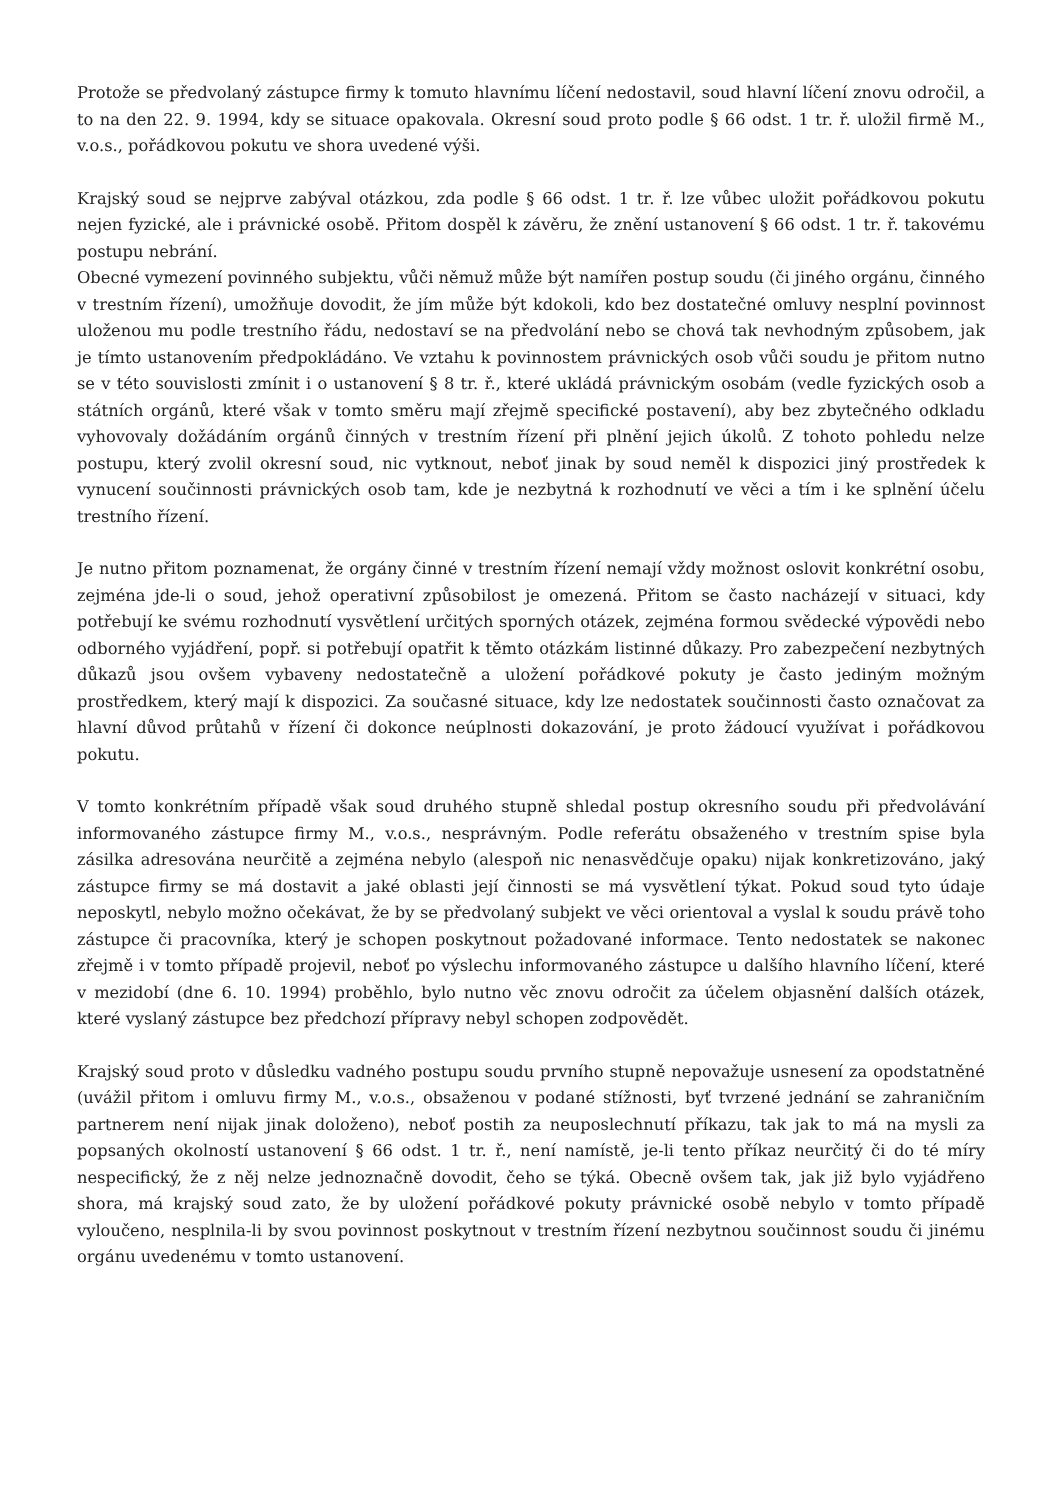Protože se předvolaný zástupce firmy k tomuto hlavnímu líčení nedostavil, soud hlavní líčení znovu odročil, a to na den 22. 9. 1994, kdy se situace opakovala. Okresní soud proto podle § 66 odst. 1 tr. ř. uložil firmě M., v.o.s., pořádkovou pokutu ve shora uvedené výši.
Krajský soud se nejprve zabýval otázkou, zda podle § 66 odst. 1 tr. ř. lze vůbec uložit pořádkovou pokutu nejen fyzické, ale i právnické osobě. Přitom dospěl k závěru, že znění ustanovení § 66 odst. 1 tr. ř. takovému postupu nebrání.
Obecné vymezení povinného subjektu, vůči němuž může být namířen postup soudu (či jiného orgánu, činného v trestním řízení), umožňuje dovodit, že jím může být kdokoli, kdo bez dostatečné omluvy nesplní povinnost uloženou mu podle trestního řádu, nedostaví se na předvolání nebo se chová tak nevhodným způsobem, jak je tímto ustanovením předpokládáno. Ve vztahu k povinnostem právnických osob vůči soudu je přitom nutno se v této souvislosti zmínit i o ustanovení § 8 tr. ř., které ukládá právnickým osobám (vedle fyzických osob a státních orgánů, které však v tomto směru mají zřejmě specifické postavení), aby bez zbytečného odkladu vyhovovaly dožádáním orgánů činných v trestním řízení při plnění jejich úkolů. Z tohoto pohledu nelze postupu, který zvolil okresní soud, nic vytknout, neboť jinak by soud neměl k dispozici jiný prostředek k vynucení součinnosti právnických osob tam, kde je nezbytná k rozhodnutí ve věci a tím i ke splnění účelu trestního řízení.
Je nutno přitom poznamenat, že orgány činné v trestním řízení nemají vždy možnost oslovit konkrétní osobu, zejména jde-li o soud, jehož operativní způsobilost je omezená. Přitom se často nacházejí v situaci, kdy potřebují ke svému rozhodnutí vysvětlení určitých sporných otázek, zejména formou svědecké výpovědi nebo odborného vyjádření, popř. si potřebují opatřit k těmto otázkám listinné důkazy. Pro zabezpečení nezbytných důkazů jsou ovšem vybaveny nedostatečně a uložení pořádkové pokuty je často jediným možným prostředkem, který mají k dispozici. Za současné situace, kdy lze nedostatek součinnosti často označovat za hlavní důvod průtahů v řízení či dokonce neúplnosti dokazování, je proto žádoucí využívat i pořádkovou pokutu.
V tomto konkrétním případě však soud druhého stupně shledal postup okresního soudu při předvolávání informovaného zástupce firmy M., v.o.s., nesprávným. Podle referátu obsaženého v trestním spise byla zásilka adresována neurčitě a zejména nebylo (alespoň nic nenasvědčuje opaku) nijak konkretizováno, jaký zástupce firmy se má dostavit a jaké oblasti její činnosti se má vysvětlení týkat. Pokud soud tyto údaje neposkytl, nebylo možno očekávat, že by se předvolaný subjekt ve věci orientoval a vyslal k soudu právě toho zástupce či pracovníka, který je schopen poskytnout požadované informace. Tento nedostatek se nakonec zřejmě i v tomto případě projevil, neboť po výslechu informovaného zástupce u dalšího hlavního líčení, které v mezidobí (dne 6. 10. 1994) proběhlo, bylo nutno věc znovu odročit za účelem objasnění dalších otázek, které vyslaný zástupce bez předchozí přípravy nebyl schopen zodpovědět.
Krajský soud proto v důsledku vadného postupu soudu prvního stupně nepovažuje usnesení za opodstatněné (uvážil přitom i omluvu firmy M., v.o.s., obsaženou v podané stížnosti, byť tvrzené jednání se zahraničním partnerem není nijak jinak doloženo), neboť postih za neuposlechnutí příkazu, tak jak to má na mysli za popsaných okolností ustanovení § 66 odst. 1 tr. ř., není namístě, je-li tento příkaz neurčitý či do té míry nespecifický, že z něj nelze jednoznačně dovodit, čeho se týká. Obecně ovšem tak, jak již bylo vyjádřeno shora, má krajský soud zato, že by uložení pořádkové pokuty právnické osobě nebylo v tomto případě vyloučeno, nesplnila-li by svou povinnost poskytnout v trestním řízení nezbytnou součinnost soudu či jinému orgánu uvedenému v tomto ustanovení.